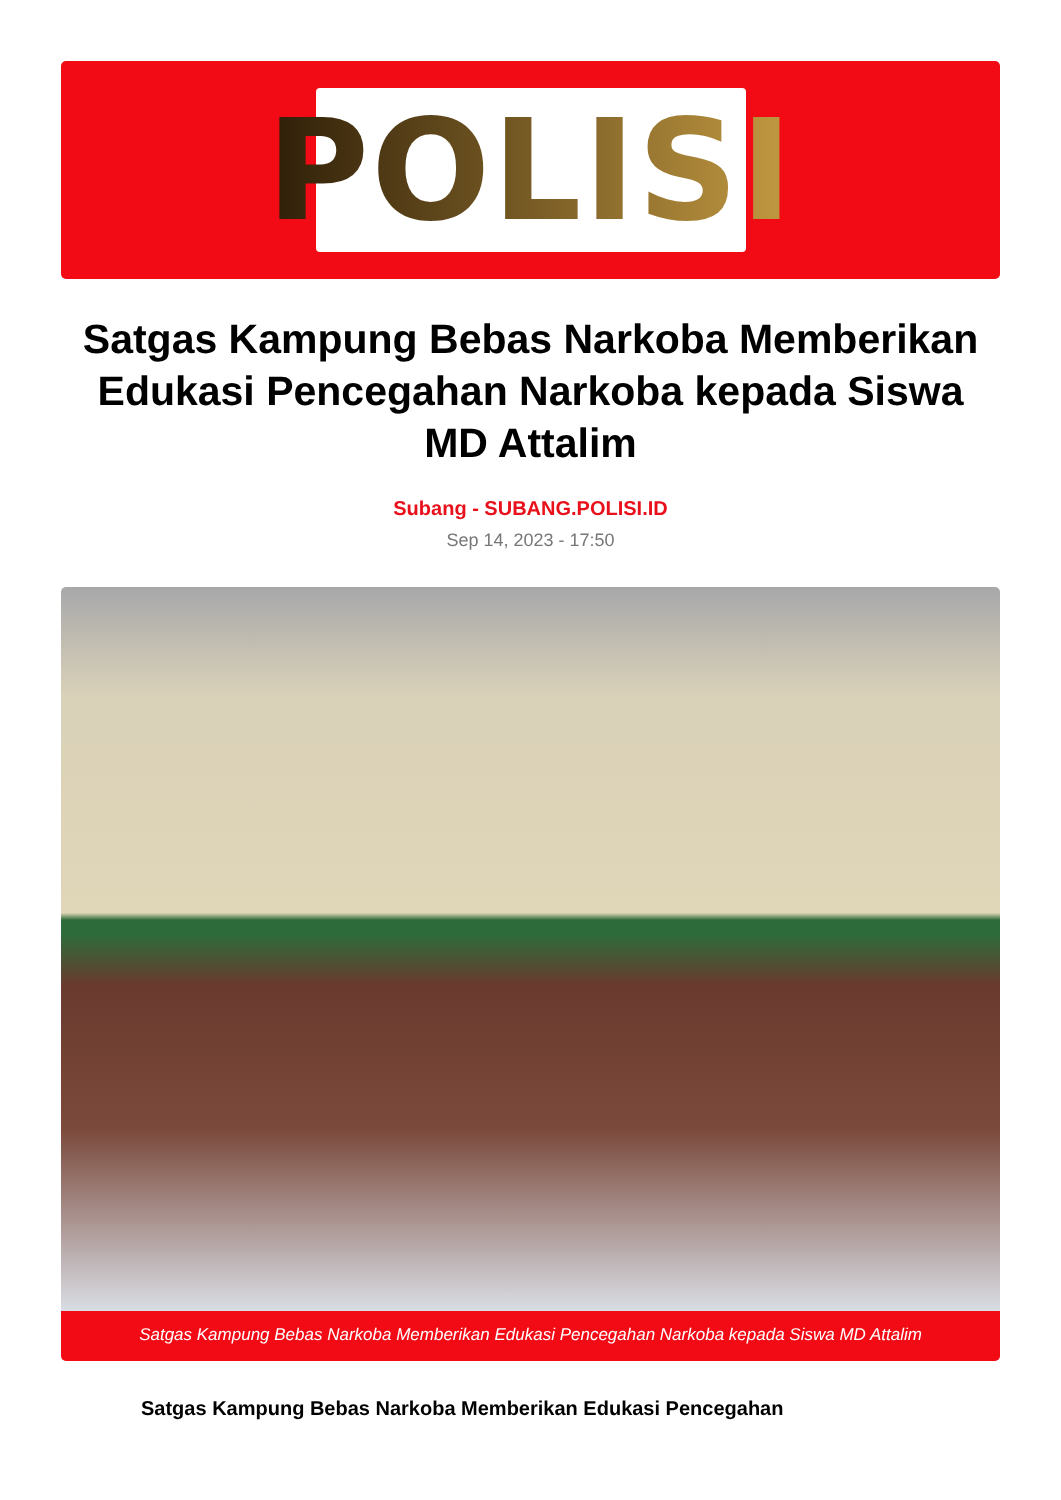POLISI
Satgas Kampung Bebas Narkoba Memberikan Edukasi Pencegahan Narkoba kepada Siswa MD Attalim
Subang - SUBANG.POLISI.ID
Sep 14, 2023 - 17:50
Satgas Kampung Bebas Narkoba Memberikan Edukasi Pencegahan Narkoba kepada Siswa MD Attalim
Satgas Kampung Bebas Narkoba Memberikan Edukasi Pencegahan